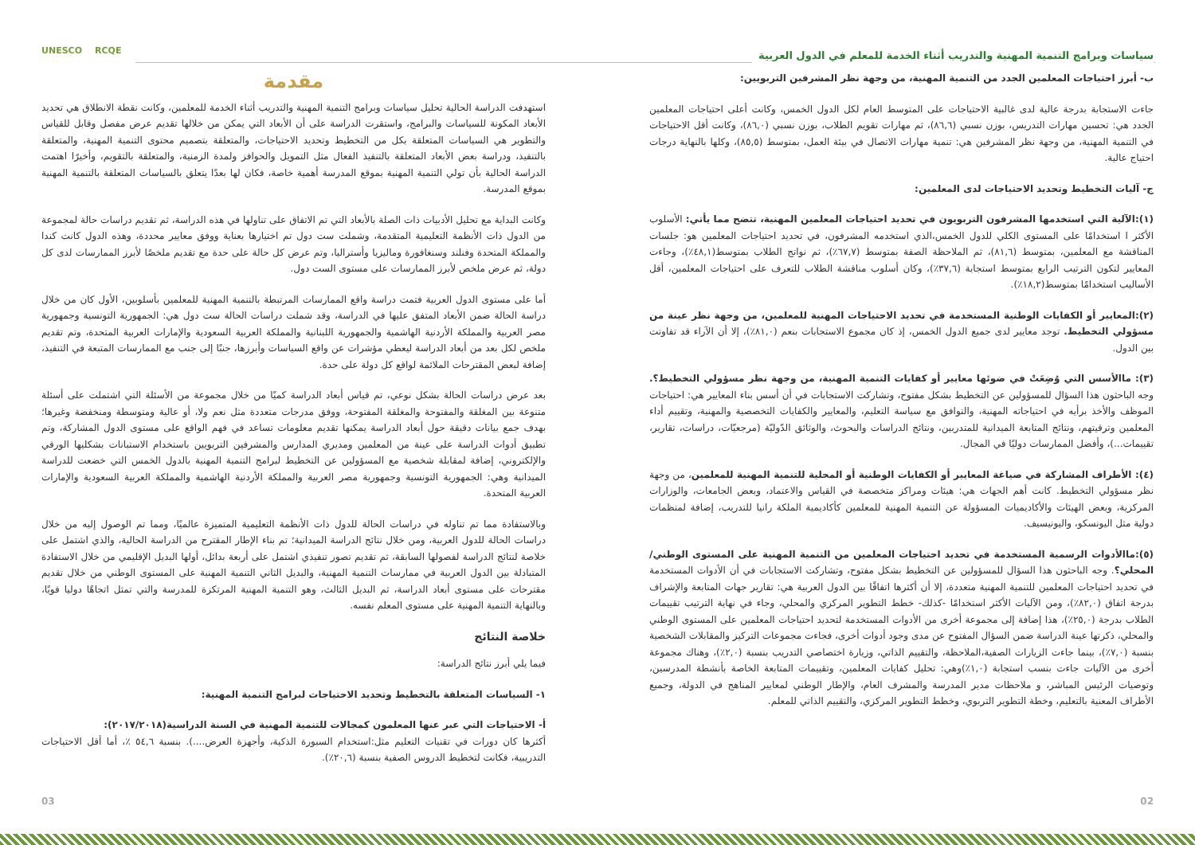UNESCO RCQE
سياسات وبرامج التنمية المهنية والتدريب أثناء الخدمة للمعلم في الدول العربية
مقدمة
استهدفت الدراسة الحالية تحليل سياسات وبرامج التنمية المهنية والتدريب أثناء الخدمة للمعلمين، وكانت نقطة الانطلاق هي تحديد الأبعاد المكونة للسياسات والبرامج، واستقرت الدراسة على أن الأبعاد التي يمكن من خلالها تقديم عرض مفصل وقابل للقياس والتطوير هي السياسات المتعلقة بكل من التخطيط وتحديد الاحتياجات، والمتعلقة بتصميم محتوى التنمية المهنية، والمتعلقة بالتنفيذ، ودراسة بعض الأبعاد المتعلقة بالتنفيذ الفعال مثل التمويل والحوافز ولمدة الزمنية، والمتعلقة بالتقويم، وأخيرًا اهتمت الدراسة الحالية بأن تولي التنمية المهنية بموقع المدرسة أهمية خاصة، فكان لها بعدًا يتعلق بالسياسات المتعلقة بالتنمية المهنية بموقع المدرسة.
وكانت البداية مع تحليل الأدبيات ذات الصلة بالأبعاد التي تم الاتفاق على تناولها في هذه الدراسة، ثم تقديم دراسات حالة لمجموعة من الدول ذات الأنظمة التعليمية المتقدمة، وشملت ست دول تم اختيارها بعناية ووفق معايير محددة، وهذه الدول كانت كندا والمملكة المتحدة وفنلند وسنغافورة وماليزيا وأستراليا، وتم عرض كل حالة على حدة مع تقديم ملخصًا لأبرز الممارسات لدى كل دولة، ثم عرض ملخص لأبرز الممارسات على مستوى الست دول.
أما على مستوى الدول العربية فتمت دراسة واقع الممارسات المرتبطة بالتنمية المهنية للمعلمين بأسلوبين، الأول كان من خلال دراسة الحالة ضمن الأبعاد المتفق عليها في الدراسة، وقد شملت دراسات الحالة ست دول هي: الجمهورية التونسية وجمهورية مصر العربية والمملكة الأردنية الهاشمية والجمهورية اللبنانية والمملكة العربية السعودية والإمارات العربية المتحدة، وتم تقديم ملخص لكل بعد من أبعاد الدراسة ليعطي مؤشرات عن واقع السياسات وأبرزها، جنبًا إلى جنب مع الممارسات المتبعة في التنفيذ، إضافة لبعض المقترحات الملائمة لواقع كل دولة على حدة.
بعد عرض دراسات الحالة بشكل نوعي، تم قياس أبعاد الدراسة كميًا من خلال مجموعة من الأسئلة التي اشتملت على أسئلة متنوعة بين المغلقة والمفتوحة والمغلقة المفتوحة، ووفق مدرجات متعددة مثل نعم ولا، أو عالية ومتوسطة ومنخفضة وغيرها؛ بهدف جمع بيانات دقيقة حول أبعاد الدراسة يمكنها تقديم معلومات تساعد في فهم الواقع على مستوى الدول المشاركة، وتم تطبيق أدوات الدراسة على عينة من المعلمين ومديري المدارس والمشرفين التربويين باستخدام الاستبانات بشكليها الورقي والإلكتروني، إضافة لمقابلة شخصية مع المسؤولين عن التخطيط لبرامج التنمية المهنية بالدول الخمس التي خضعت للدراسة الميدانية وهي: الجمهورية التونسية وجمهورية مصر العربية والمملكة الأردنية الهاشمية والمملكة العربية السعودية والإمارات العربية المتحدة.
وبالاستفادة مما تم تناوله في دراسات الحالة للدول ذات الأنظمة التعليمية المتميزة عالميًا، ومما تم الوصول إليه من خلال دراسات الحالة للدول العربية، ومن خلال نتائج الدراسة الميدانية؛ تم بناء الإطار المقترح من الدراسة الحالية، والذي اشتمل على خلاصة لنتائج الدراسة لفصولها السابقة، ثم تقديم تصور تنفيذي اشتمل على أربعة بدائل، أولها البديل الإقليمي من خلال الاستفادة المتبادلة بين الدول العربية في ممارسات التنمية المهنية، والبديل الثاني التنمية المهنية على المستوى الوطني من خلال تقديم مقترحات على مستوى أبعاد الدراسة، ثم البديل الثالث، وهو التنمية المهنية المرتكزة للمدرسة والتي تمثل اتجاهًا دوليا قويًا، وبالنهاية التنمية المهنية على مستوى المعلم نفسه.
خلاصة النتائج
فيما يلي أبرز نتائج الدراسة:
١- السياسات المتعلقة بالتخطيط وتحديد الاحتياجات لبرامج التنمية المهنية:
أ- الاحتياجات التي عبر عنها المعلمون كمجالات للتنمية المهنية في السنة الدراسية(٢٠١٧/٢٠١٨):
أكثرها كان دورات في تقنيات التعليم مثل:استخدام السبورة الذكية، وأجهزة العرض....). بنسبة ٥٤,٦ ٪، أما أقل الاحتياجات التدريبية، فكانت لتخطيط الدروس الصفية بنسبة (٢٠,٦٪).
ب- أبرز احتياجات المعلمين الجدد من التنمية المهنية، من وجهة نظر المشرفين التربويين:
جاءت الاستجابة بدرجة عالية لدى غالبية الاحتياجات على المتوسط العام لكل الدول الخمس، وكانت أعلى احتياجات المعلمين الجدد هي: تحسين مهارات التدريس، بوزن نسبي (٨٦,٦)، ثم مهارات تقويم الطلاب، بوزن نسبي (٨٦,٠)، وكانت أقل الاحتياجات في التنمية المهنية، من وجهة نظر المشرفين هي: تنمية مهارات الاتصال في بيئة العمل، بمتوسط (٨٥,٥)، وكلها بالنهاية درجات احتياج عالية.
ج- آليات التخطيط وتحديد الاحتياجات لدى المعلمين:
(١):الآلية التي استخدمها المشرفون التربويون في تحديد احتياجات المعلمين المهنية، تتضح مما يأتي: الأسلوب الأكثر ا استخدامًا على المستوى الكلي للدول الخمس،الذي استخدمه المشرفون، في تحديد احتياجات المعلمين هو: جلسات المناقشة مع المعلمين، بمتوسط (٨١,٦)، ثم الملاحظة الصفة بمتوسط (٦٧,٧٪)، ثم نواتج الطلاب بمتوسط(٤٨,١٪)، وجاءت المعايير لتكون الترتيب الرابع بمتوسط استجابة (٣٧,٦٪)، وكان أسلوب مناقشة الطلاب للتعرف على احتياجات المعلمين، أقل الأساليب استخدامًا بمتوسط(١٨,٢٪).
(٢):المعايير أو الكفايات الوطنية المستخدمة في تحديد الاحتياجات المهنية للمعلمين، من وجهة نظر عينة من مسؤولي التخطيط. توجد معايير لدى جميع الدول الخمس، إذ كان مجموع الاستجابات بنعم (٨١,٠٪)، إلا أن الآراء قد تفاوتت بين الدول.
(٣): ماالأسس التي وُضِعَتْ في ضوئها معايير أو كفايات التنمية المهنية، من وجهة نظر مسؤولي التخطيط؟. وجه الباحثون هذا السؤال للمسؤولين عن التخطيط بشكل مفتوح، وتشاركت الاستجابات في أن أسس بناء المعايير هي: احتياجات الموظف والأخذ برأيه في احتياجاته المهنية، والتوافق مع سياسة التعليم، والمعايير والكفايات التخصصية والمهنية، وتقييم أداء المعلمين وترقيتهم، ونتائج المتابعة الميدانية للمتدربين، ونتائج الدراسات والبحوث، والوثائق الدّوليّة (مرجعيّات، دراسات، تقارير، تقييمات...)، وأفضل الممارسات دوليًا في المجال.
(٤): الأطراف المشاركة في صياغة المعايير أو الكفايات الوطنية أو المحلية للتنمية المهنية للمعلمين، من وجهة نظر مسؤولي التخطيط. كانت أهم الجهات هي: هيئات ومراكز متخصصة في القياس والاعتماد، وبعض الجامعات، والوزارات المركزية، وبعض الهيئات والأكاديميات المسؤولة عن التنمية المهنية للمعلمين كأكاديمية الملكة رانيا للتدريب، إضافة لمنظمات دولية مثل اليونسكو، واليونيسيف.
(٥):ماالأدوات الرسمية المستخدمة في تحديد احتياجات المعلمين من التنمية المهنية على المستوى الوطني/ المحلي؟. وجه الباحثون هذا السؤال للمسؤولين عن التخطيط بشكل مفتوح، وتشاركت الاستجابات في أن الأدوات المستخدمة في تحديد احتياجات المعلمين للتنمية المهنية متعددة، إلا أن أكثرها اتفاقًا بين الدول العربية هي: تقارير جهات المتابعة والإشراف بدرجة اتفاق (٨٢,٠٪)، ومن الآليات الأكثر استخدامًا -كذلك- خطط التطوير المركزي والمحلي، وجاء في نهاية الترتيب تقييمات الطلاب بدرجة (٢٥,٠٪)، هذا إضافة إلى مجموعة أخرى من الأدوات المستخدمة لتحديد احتياجات المعلمين على المستوى الوطني والمحلي، ذكرتها عينة الدراسة ضمن السؤال المفتوح عن مدى وجود أدوات أخرى، فجاءت مجموعات التركيز والمقابلات الشخصية بنسبة (٧,٠٪)، بينما جاءت الزيارات الصفية،الملاحظة، والتقييم الذاتي، وزيارة اختصاصي التدريب بنسبة (٢,٠٪)، وهناك مجموعة أخرى من الآليات جاءت بنسب استجابة (١,٠٪)وهي: تحليل كفايات المعلمين، وتقييمات المتابعة الخاصة بأنشطة المدرسين، وتوصيات الرئيس المباشر، و ملاحظات مدير المدرسة والمشرف العام، والإطار الوطني لمعايير المناهج في الدولة، وجميع الأطراف المعنية بالتعليم، وخطة التطوير التربوي، وخطط التطوير المركزي، والتقييم الذاتي للمعلم.
02 03